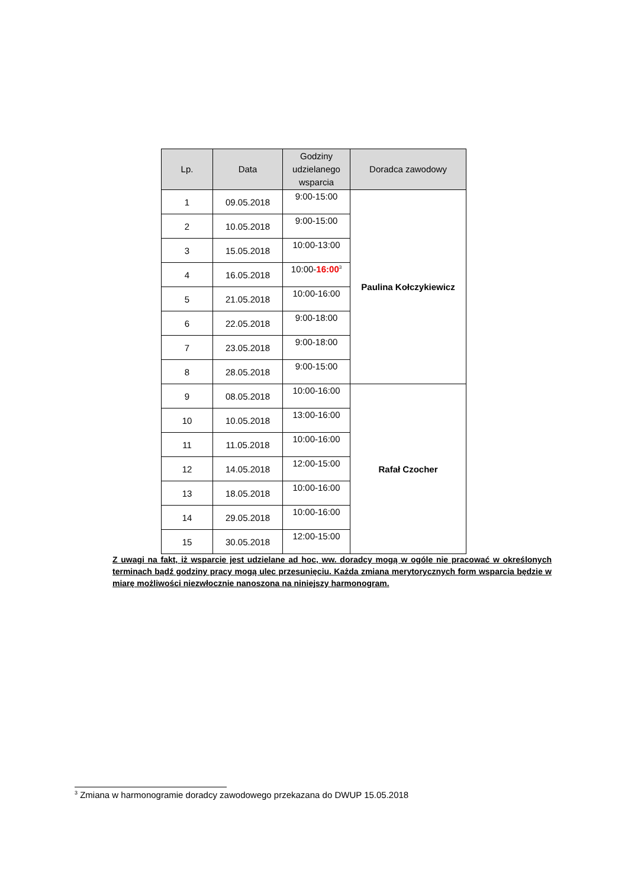| Lp. | Data | Godziny udzielanego wsparcia | Doradca zawodowy |
| --- | --- | --- | --- |
| 1 | 09.05.2018 | 9:00-15:00 | Paulina Kołczykiewicz |
| 2 | 10.05.2018 | 9:00-15:00 | |
| 3 | 15.05.2018 | 10:00-13:00 | |
| 4 | 16.05.2018 | 10:00- 16:00<sup>3</sup> | |
| 5 | 21.05.2018 | 10:00-16:00 | |
| 6 | 22.05.2018 | 9:00-18:00 | |
| 7 | 23.05.2018 | 9:00-18:00 | |
| 8 | 28.05.2018 | 9:00-15:00 | |
| 9 | 08.05.2018 | 10:00-16:00 | Rafał Czocher |
| 10 | 10.05.2018 | 13:00-16:00 | |
| 11 | 11.05.2018 | 10:00-16:00 | |
| 12 | 14.05.2018 | 12:00-15:00 | |
| 13 | 18.05.2018 | 10:00-16:00 | |
| 14 | 29.05.2018 | 10:00-16:00 | |
| 15 | 30.05.2018 | 12:00-15:00 | |
Z uwagi na fakt, iż wsparcie jest udzielane ad hoc, ww. doradcy mogą w ogóle nie pracować w określonych terminach bądź godziny pracy mogą ulec przesunięciu. Każda zmiana merytorycznych form wsparcia będzie w miarę możliwości niezwłocznie nanoszona na niniejszy harmonogram.
<sup>3</sup> Zmiana w harmonogramie doradcy zawodowego przekazana do DWUP 15.05.2018